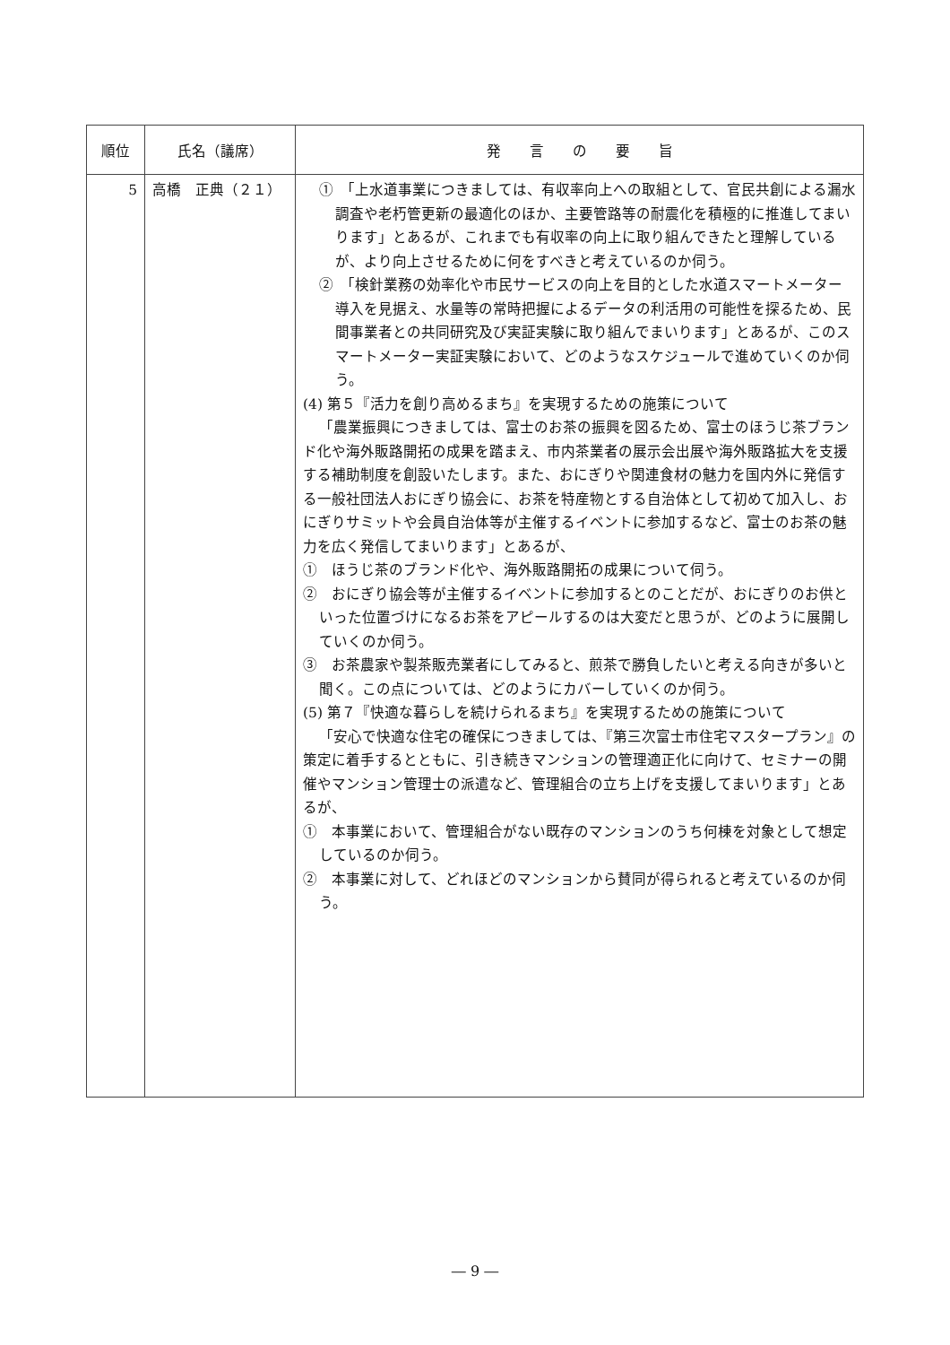| 順位 | 氏名（議席） | 発 言 の 要 旨 |
| --- | --- | --- |
| 5 | 高橋 正典（２１） | ① 「上水道事業につきましては、有収率向上への取組として、官民共創による漏水調査や老朽管更新の最適化のほか、主要管路等の耐震化を積極的に推進してまいります」とあるが、これまでも有収率の向上に取り組んできたと理解しているが、より向上させるために何をすべきと考えているのか伺う。 ② 「検針業務の効率化や市民サービスの向上を目的とした水道スマートメーター導入を見据え、水量等の常時把握によるデータの利活用の可能性を探るため、民間事業者との共同研究及び実証実験に取り組んでまいります」とあるが、このスマートメーター実証実験において、どのようなスケジュールで進めていくのか伺う。 (4) 第５『活力を創り高めるまち』を実現するための施策について 「農業振興につきましては、富士のお茶の振興を図るため、富士のほうじ茶ブランド化や海外販路開拓の成果を踏まえ、市内茶業者の展示会出展や海外販路拡大を支援する補助制度を創設いたします。また、おにぎりや関連食材の魅力を国内外に発信する一般社団法人おにぎり協会に、お茶を特産物とする自治体として初めて加入し、おにぎりサミットや会員自治体等が主催するイベントに参加するなど、富士のお茶の魅力を広く発信してまいります」とあるが、 ① ほうじ茶のブランド化や、海外販路開拓の成果について伺う。 ② おにぎり協会等が主催するイベントに参加するとのことだが、おにぎりのお供といった位置づけになるお茶をアピールするのは大変だと思うが、どのように展開していくのか伺う。 ③ お茶農家や製茶販売業者にしてみると、煎茶で勝負したいと考える向きが多いと聞く。この点については、どのようにカバーしていくのか伺う。 (5) 第７『快適な暮らしを続けられるまち』を実現するための施策について 「安心で快適な住宅の確保につきましては、『第三次富士市住宅マスタープラン』の策定に着手するとともに、引き続きマンションの管理適正化に向けて、セミナーの開催やマンション管理士の派遣など、管理組合の立ち上げを支援してまいります」とあるが、 ① 本事業において、管理組合がない既存のマンションのうち何棟を対象として想定しているのか伺う。 ② 本事業に対して、どれほどのマンションから賛同が得られると考えているのか伺う。 |
― 9 ―